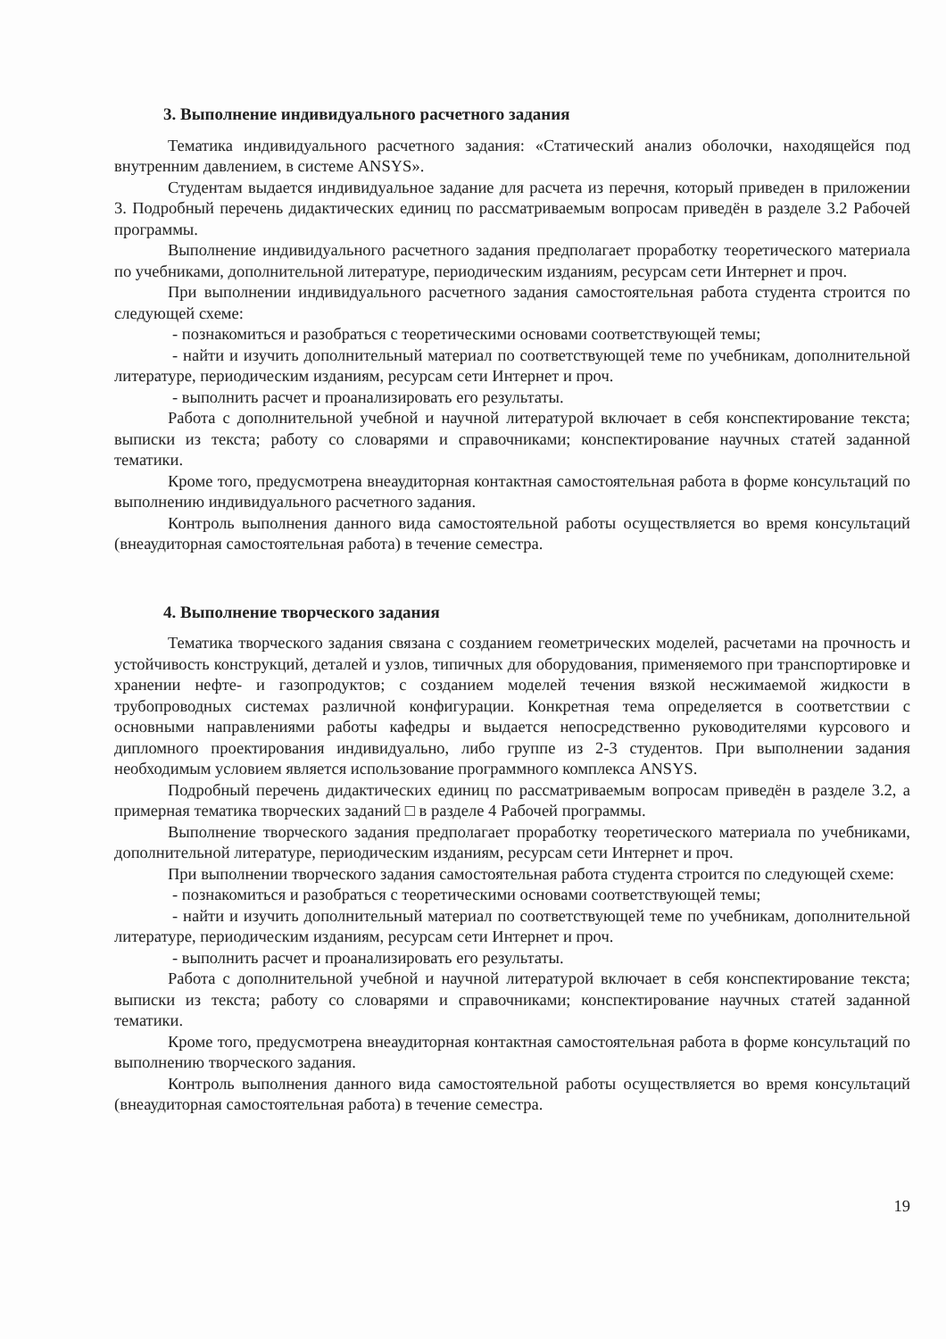3. Выполнение индивидуального расчетного задания
Тематика индивидуального расчетного задания: «Статический анализ оболочки, находящейся под внутренним давлением, в системе ANSYS».
Студентам выдается индивидуальное задание для расчета из перечня, который приведен в приложении 3. Подробный перечень дидактических единиц по рассматриваемым вопросам приведён в разделе 3.2 Рабочей программы.
Выполнение индивидуального расчетного задания предполагает проработку теоретического материала по учебниками, дополнительной литературе, периодическим изданиям, ресурсам сети Интернет и проч.
При выполнении индивидуального расчетного задания самостоятельная работа студента строится по следующей схеме:
- познакомиться и разобраться с теоретическими основами соответствующей темы;
- найти и изучить дополнительный материал по соответствующей теме по учебникам, дополнительной литературе, периодическим изданиям, ресурсам сети Интернет и проч.
- выполнить расчет и проанализировать его результаты.
Работа с дополнительной учебной и научной литературой включает в себя конспектирование текста; выписки из текста; работу со словарями и справочниками; конспектирование научных статей заданной тематики.
Кроме того, предусмотрена внеаудиторная контактная самостоятельная работа в форме консультаций по выполнению индивидуального расчетного задания.
Контроль выполнения данного вида самостоятельной работы осуществляется во время консультаций (внеаудиторная самостоятельная работа) в течение семестра.
4. Выполнение творческого задания
Тематика творческого задания связана с созданием геометрических моделей, расчетами на прочность и устойчивость конструкций, деталей и узлов, типичных для оборудования, применяемого при транспортировке и хранении нефте- и газопродуктов; с созданием моделей течения вязкой несжимаемой жидкости в трубопроводных системах различной конфигурации. Конкретная тема определяется в соответствии с основными направлениями работы кафедры и выдается непосредственно руководителями курсового и дипломного проектирования индивидуально, либо группе из 2-3 студентов. При выполнении задания необходимым условием является использование программного комплекса ANSYS.
Подробный перечень дидактических единиц по рассматриваемым вопросам приведён в разделе 3.2, а примерная тематика творческих заданий □ в разделе 4 Рабочей программы.
Выполнение творческого задания предполагает проработку теоретического материала по учебниками, дополнительной литературе, периодическим изданиям, ресурсам сети Интернет и проч.
При выполнении творческого задания самостоятельная работа студента строится по следующей схеме:
- познакомиться и разобраться с теоретическими основами соответствующей темы;
- найти и изучить дополнительный материал по соответствующей теме по учебникам, дополнительной литературе, периодическим изданиям, ресурсам сети Интернет и проч.
- выполнить расчет и проанализировать его результаты.
Работа с дополнительной учебной и научной литературой включает в себя конспектирование текста; выписки из текста; работу со словарями и справочниками; конспектирование научных статей заданной тематики.
Кроме того, предусмотрена внеаудиторная контактная самостоятельная работа в форме консультаций по выполнению творческого задания.
Контроль выполнения данного вида самостоятельной работы осуществляется во время консультаций (внеаудиторная самостоятельная работа) в течение семестра.
19